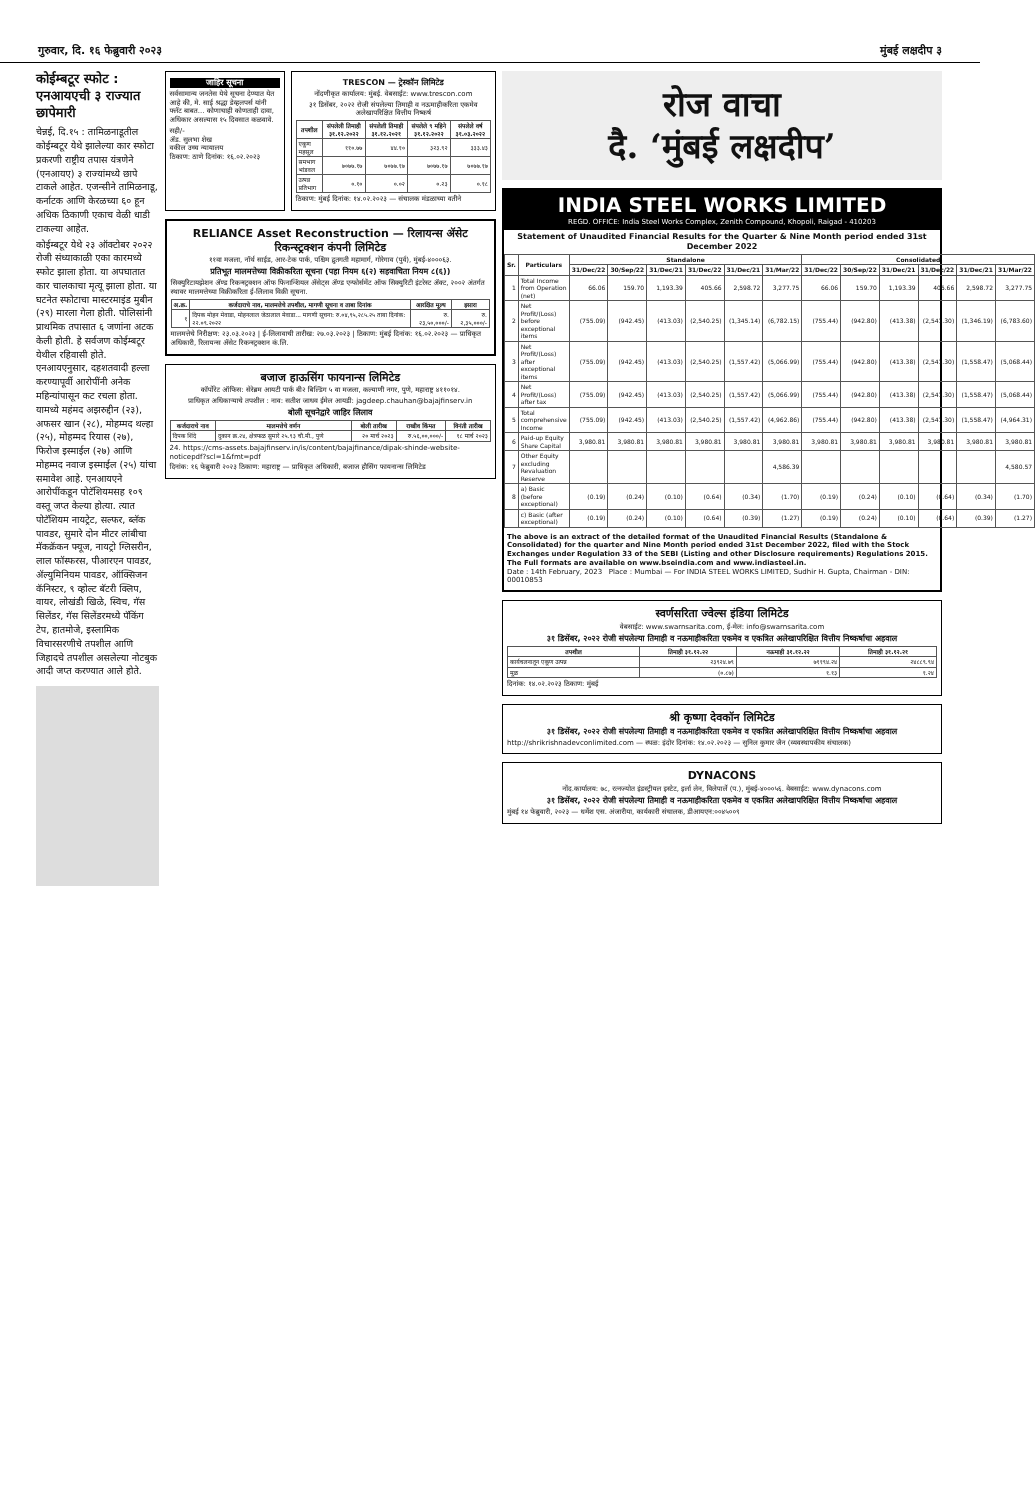गुरुवार, दि. १६ फेब्रुवारी २०२३ मुंबई लक्षदीप ३
कोईम्बटूर स्फोट : एनआयएची ३ राज्यात छापेमारी
चेन्नई, दि.१५ : तामिळनाडूतील कोईम्बटूर येथे झालेल्या कार स्फोटा प्रकरणी राष्ट्रीय तपास यंत्रणेने (एनआयए) ३ राज्यांमध्ये छापे टाकले आहेत. एजन्सीने तामिळनाडू, कर्नाटक आणि केरळच्या ६० हून अधिक ठिकाणी एकाच वेळी धाडी टाकल्या आहेत.
कोईम्बटूर येथे २३ ऑक्टोबर २०२२ रोजी संध्याकाळी एका कारमध्ये स्फोट झाला होता. या अपघातात कार चालकाचा मृत्यू झाला होता. या घटनेत स्फोटाचा मास्टरमाइंड मुबीन (२९) मारला गेला होती. पोलिसांनी प्राथमिक तपासात ६ जणांना अटक केली होती. हे सर्वजण कोईम्बटूर येथील रहिवासी होते. एनआयएनुसार, दहशतवादी हल्ला करण्यापूर्वी आरोपींनी अनेक महिन्यांपासून कट रचला होता. यामध्ये महंमद अझरुद्दीन (२३), अफसर खान (२८), मोहम्मद थल्हा (२५), मोहम्मद रियास (२७), फिरोज इस्माईल (२७) आणि मोहम्मद नवाज इस्माईल (२५) यांचा समावेश आहे. एनआयएने आरोपींकडून पोटॅशियमसह १०९ वस्तू जप्त केल्या होत्या. त्यात पोटॅशियम नायट्रेट, सल्फर, ब्लॅक पावडर, सुमारे दोन मीटर लांबीचा मॅकक्रॅकन फ्यूज, नायट्रो ग्लिसरीन, लाल फॉस्फरस, पीआरएन पावडर, ॲल्युमिनियम पावडर, ऑक्सिजन कॅनिस्टर, ९ व्होल्ट बॅटरी क्लिप, वायर, लोखंडी खिळे, स्विच, गॅस सिलेंडर, गॅस सिलेंडरमध्ये पॅकिंग टेप, हातमोजे, इस्लामिक विचारसरणीचे तपशील आणि जिहादचे तपशील असलेल्या नोटबुक आदी जप्त करण्यात आले होते.
जाहिर सूचना
सर्वसामान्य जनतेस येथे सूचना देण्यात येत आहे की, मे. साई श्रद्धा डेव्हलपर्स यांनी फ्लॅट बाबत... कोणाचाही कोणताही दावा, अधिकार असल्यास १५ दिवसात कळवावे.
सही/-
ॲड. सुलभा शेख
वकील उच्च न्यायालय
ठिकाण: ठाणे दिनांक: १६.०२.२०२३
TRESCON — ट्रेस्कॉन लिमिटेड
नोंदणीकृत कार्यालय: मुंबई. वेबसाईट: www.trescon.com
३१ डिसेंबर, २०२२ रोजी संपलेल्या तिमाही व नऊमाहीकरिता एकमेव अलेखापरिक्षित वित्तीय निष्कर्ष
| तपशील | संपलेली तिमाही ३१.१२.२०२२ | संपलेली तिमाही ३१.१२.२०२१ | संपलेले ९ महिने ३१.१२.२०२२ | संपलेले वर्ष ३१.०३.२०२२ |
| --- | --- | --- | --- | --- |
| एकूण महसूल | ११०.७७ | ४४.१० | ३२३.९२ | ३३३.४३ |
| समभाग भांडवल | ७०७७.१७ | ७०७७.१७ | ७०७७.१७ | ७०७७.१७ |
| उत्पन्न प्रतिभाग | ०.१० | ०.०२ | ०.२३ | ०.१८ |
ठिकाण: मुंबई दिनांक: १४.०२.२०२३ — संचालक मंडळाच्या वतीने
RELIANCE Asset Reconstruction — रिलायन्स ॲसेट रिकन्स्ट्रक्शन कंपनी लिमिटेड
११वा मजला, नॉर्थ साईड, आर-टेक पार्क, पश्चिम द्रुतगती महामार्ग, गोरेगाव (पुर्व), मुंबई-४०००६३.
प्रतिभूत मालमत्तेच्या विक्रीकरिता सूचना (पहा नियम ६(२) सहवाचिता नियम ८(६))
सिक्युरिटायझेशन ॲण्ड रिकन्स्ट्रक्शन ऑफ फिनान्शियल ॲसेट्स ॲण्ड एन्फोर्समेंट ऑफ सिक्युरिटी इंटरेस्ट ॲक्ट, २००२ अंतर्गत स्थावर मालमत्तेच्या विक्रीकरिता ई-लिलाव विक्री सूचना.
| अ.क्र. | कर्जदाराचे नाव, मालमत्तेचे तपशील, मागणी सूचना व ताबा दिनांक | आरक्षित मूल्य | इसारा |
| --- | --- | --- | --- |
| १ | दिपक मोहन मेवाडा, मोहनलाल जेठालाल मेवाडा... मागणी सूचना: रु.०४,९५,२८५.२५ ताबा दिनांक: २२.०९.२०२२ | रु. २३,५०,०००/- | रु. २,३५,०००/- |
मालमत्तेचे निरीक्षण: २३.०३.२०२३ | ई-लिलावाची तारीख: २७.०३.२०२३ | ठिकाण: मुंबई दिनांक: १६.०२.२०२३ — प्राधिकृत अधिकारी, रिलायन्स ॲसेट रिकन्स्ट्रक्शन कं.लि.
बजाज हाऊसिंग फायनान्स लिमिटेड
कॉर्पोरेट ऑफिस: सेरेब्रम आयटी पार्क बी२ बिल्डिंग ५ वा मजला, कल्याणी नगर, पुणे, महाराष्ट्र ४११०१४.
प्राधिकृत अधिकाऱ्याचे तपशील : नाव: सतीश जाधव ईमेल आयडी: jagdeep.chauhan@bajajfinserv.in
बोली सूचनेद्वारे जाहिर लिलाव
| कर्जदाराचे नाव | मालमत्तेचे वर्णन | बोली तारीख | राखीव किंमत | विनंती तारीख |
| --- | --- | --- | --- | --- |
| दिपक शिंदे | दुकान क्र.२४, क्षेत्रफळ सुमारे २५.९३ चौ.मी., पुणे | २० मार्च २०२३ | रु.५६,००,०००/- | १८ मार्च २०२३ |
24. https://cms-assets.bajajfinserv.in/is/content/bajajfinance/dipak-shinde-website-noticepdf?scl=1&fmt=pdf
दिनांक: १६ फेब्रुवारी २०२३ ठिकाण: महाराष्ट्र — प्राधिकृत अधिकारी, बजाज हौसिंग फायनान्स लिमिटेड
रोज वाचा
दै. ‘मुंबई लक्षदीप’
INDIA STEEL WORKS LIMITED
REGD. OFFICE: India Steel Works Complex, Zenith Compound, Khopoli, Raigad - 410203
Statement of Unaudited Financial Results for the Quarter & Nine Month period ended 31st December 2022
| Sr. | Particulars | Standalone | | | | | | Consolidated | | | | | |
| --- | --- | --- | --- | --- | --- | --- | --- | --- | --- | --- | --- | --- | --- |
| | | 31/Dec/22 | 30/Sep/22 | 31/Dec/21 | 31/Dec/22 | 31/Dec/21 | 31/Mar/22 | 31/Dec/22 | 30/Sep/22 | 31/Dec/21 | 31/Dec/22 | 31/Dec/21 | 31/Mar/22 |
| 1 | Total Income from Operation (net) | 66.06 | 159.70 | 1,193.39 | 405.66 | 2,598.72 | 3,277.75 | 66.06 | 159.70 | 1,193.39 | 405.66 | 2,598.72 | 3,277.75 |
| 2 | Net Profit/(Loss) before exceptional items | (755.09) | (942.45) | (413.03) | (2,540.25) | (1,345.14) | (6,782.15) | (755.44) | (942.80) | (413.38) | (2,541.30) | (1,346.19) | (6,783.60) |
| 3 | Net Profit/(Loss) after exceptional items | (755.09) | (942.45) | (413.03) | (2,540.25) | (1,557.42) | (5,066.99) | (755.44) | (942.80) | (413.38) | (2,541.30) | (1,558.47) | (5,068.44) |
| 4 | Net Profit/(Loss) after tax | (755.09) | (942.45) | (413.03) | (2,540.25) | (1,557.42) | (5,066.99) | (755.44) | (942.80) | (413.38) | (2,541.30) | (1,558.47) | (5,068.44) |
| 5 | Total comprehensive Income | (755.09) | (942.45) | (413.03) | (2,540.25) | (1,557.42) | (4,962.86) | (755.44) | (942.80) | (413.38) | (2,541.30) | (1,558.47) | (4,964.31) |
| 6 | Paid-up Equity Share Capital | 3,980.81 | 3,980.81 | 3,980.81 | 3,980.81 | 3,980.81 | 3,980.81 | 3,980.81 | 3,980.81 | 3,980.81 | 3,980.81 | 3,980.81 | 3,980.81 |
| 7 | Other Equity excluding Revaluation Reserve | | | | | | 4,586.39 | | | | | | 4,580.57 |
| 8 | a) Basic (before exceptional) | (0.19) | (0.24) | (0.10) | (0.64) | (0.34) | (1.70) | (0.19) | (0.24) | (0.10) | (0.64) | (0.34) | (1.70) |
| | c) Basic (after exceptional) | (0.19) | (0.24) | (0.10) | (0.64) | (0.39) | (1.27) | (0.19) | (0.24) | (0.10) | (0.64) | (0.39) | (1.27) |
The above is an extract of the detailed format of the Unaudited Financial Results (Standalone & Consolidated) for the quarter and Nine Month period ended 31st December 2022, filed with the Stock Exchanges under Regulation 33 of the SEBI (Listing and other Disclosure requirements) Regulations 2015. The Full formats are available on www.bseindia.com and www.indiasteel.in.
Date : 14th February, 2023 Place : Mumbai — For INDIA STEEL WORKS LIMITED, Sudhir H. Gupta, Chairman - DIN: 00010853
स्वर्णसरिता ज्वेल्स इंडिया लिमिटेड
वेबसाईट: www.swarnsarita.com, ई-मेल: info@swarnsarita.com
३१ डिसेंबर, २०२२ रोजी संपलेल्या तिमाही व नऊमाहीकरिता एकमेव व एकत्रित अलेखापरिक्षित वित्तीय निष्कर्षाचा अहवाल
| तपशील | तिमाही ३१.१२.२२ | नऊमाही ३१.१२.२२ | तिमाही ३१.१२.२१ |
| --- | --- | --- | --- |
| कार्यचलनातून एकूण उत्पन्न | २३९२४.७९ | ७११९४.२४ | २४८८९.९४ |
| मूळ | (०.८७) | १.१३ | १.२४ |
दिनांक: १४.०२.२०२३ ठिकाण: मुंबई
श्री कृष्णा देवकॉन लिमिटेड
३१ डिसेंबर, २०२२ रोजी संपलेल्या तिमाही व नऊमाहीकरिता एकमेव व एकत्रित अलेखापरिक्षित वित्तीय निष्कर्षाचा अहवाल
http://shrikrishnadevconlimited.com — स्थळ: इंदोर दिनांक: १४.०२.२०२३ — सुनिल कुमार जैन (व्यवस्थापकीय संचालक)
DYNACONS
नोंद.कार्यालय: ७८, रत्नज्योत इंडस्ट्रीयल इस्टेट, इर्ला लेन, विलेपार्ले (प.), मुंबई-४०००५६. वेबसाईट: www.dynacons.com
३१ डिसेंबर, २०२२ रोजी संपलेल्या तिमाही व नऊमाहीकरिता एकमेव व एकत्रित अलेखापरिक्षित वित्तीय निष्कर्षाचा अहवाल
मुंबई १४ फेब्रुवारी, २०२३ — धर्मेश एस. अंजारीया, कार्यकारी संचालक, डीआयएन:००४५००९